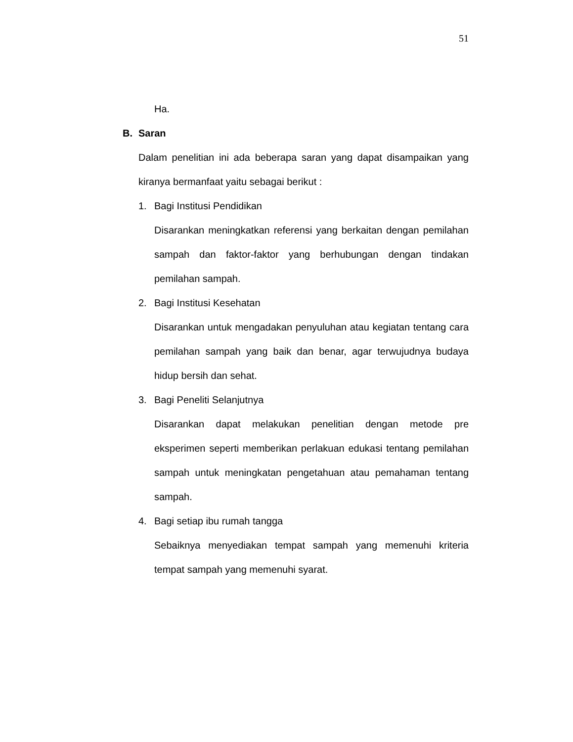51
Ha.
B. Saran
Dalam penelitian ini ada beberapa saran yang dapat disampaikan yang kiranya bermanfaat yaitu sebagai berikut :
1. Bagi Institusi Pendidikan
Disarankan meningkatkan referensi yang berkaitan dengan pemilahan sampah dan faktor-faktor yang berhubungan dengan tindakan pemilahan sampah.
2. Bagi Institusi Kesehatan
Disarankan untuk mengadakan penyuluhan atau kegiatan tentang cara pemilahan sampah yang baik dan benar, agar terwujudnya budaya hidup bersih dan sehat.
3. Bagi Peneliti Selanjutnya
Disarankan dapat melakukan penelitian dengan metode pre eksperimen seperti memberikan perlakuan edukasi tentang pemilahan sampah untuk meningkatan pengetahuan atau pemahaman tentang sampah.
4. Bagi setiap ibu rumah tangga
Sebaiknya menyediakan tempat sampah yang memenuhi kriteria tempat sampah yang memenuhi syarat.